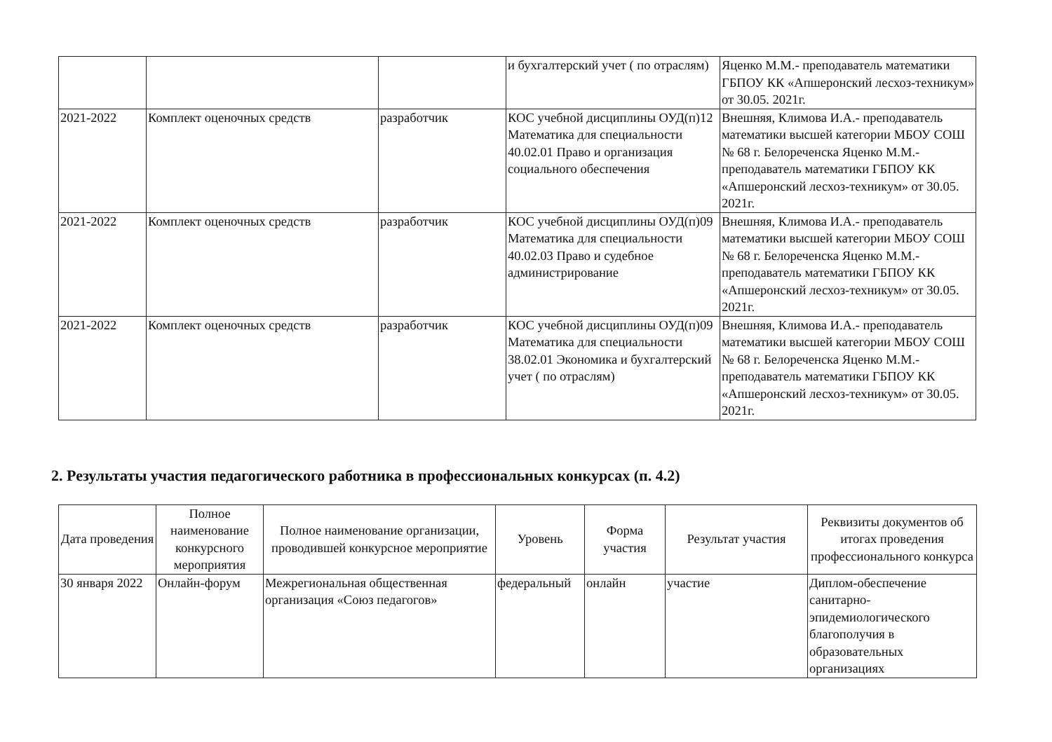| | | | и бухгалтерский учет ( по отраслям) | Яценко М.М.- преподаватель математики ГБПОУ КК «Апшеронский лесхоз-техникум» от 30.05. 2021г. |
| 2021-2022 | Комплект оценочных средств | разработчик | КОС учебной дисциплины ОУД(п)12 Математика для специальности 40.02.01 Право и организация социального обеспечения | Внешняя, Климова И.А.- преподаватель математики высшей категории МБОУ СОШ № 68 г. Белореченска Яценко М.М.- преподаватель математики ГБПОУ КК «Апшеронский лесхоз-техникум» от 30.05. 2021г. |
| 2021-2022 | Комплект оценочных средств | разработчик | КОС учебной дисциплины ОУД(п)09 Математика для специальности 40.02.03 Право и судебное администрирование | Внешняя, Климова И.А.- преподаватель математики высшей категории МБОУ СОШ № 68 г. Белореченска Яценко М.М.- преподаватель математики ГБПОУ КК «Апшеронский лесхоз-техникум» от 30.05. 2021г. |
| 2021-2022 | Комплект оценочных средств | разработчик | КОС учебной дисциплины ОУД(п)09 Математика для специальности 38.02.01 Экономика и бухгалтерский учет ( по отраслям) | Внешняя, Климова И.А.- преподаватель математики высшей категории МБОУ СОШ № 68 г. Белореченска Яценко М.М.- преподаватель математики ГБПОУ КК «Апшеронский лесхоз-техникум» от 30.05. 2021г. |
2. Результаты участия педагогического работника в профессиональных конкурсах (п. 4.2)
| Дата проведения | Полное наименование конкурсного мероприятия | Полное наименование организации, проводившей конкурсное мероприятие | Уровень | Форма участия | Результат участия | Реквизиты документов об итогах проведения профессионального конкурса |
| --- | --- | --- | --- | --- | --- | --- |
| 30 января 2022 | Онлайн-форум | Межрегиональная общественная организация «Союз педагогов» | федеральный | онлайн | участие | Диплом-обеспечение санитарно-эпидемиологического благополучия в образовательных организациях |